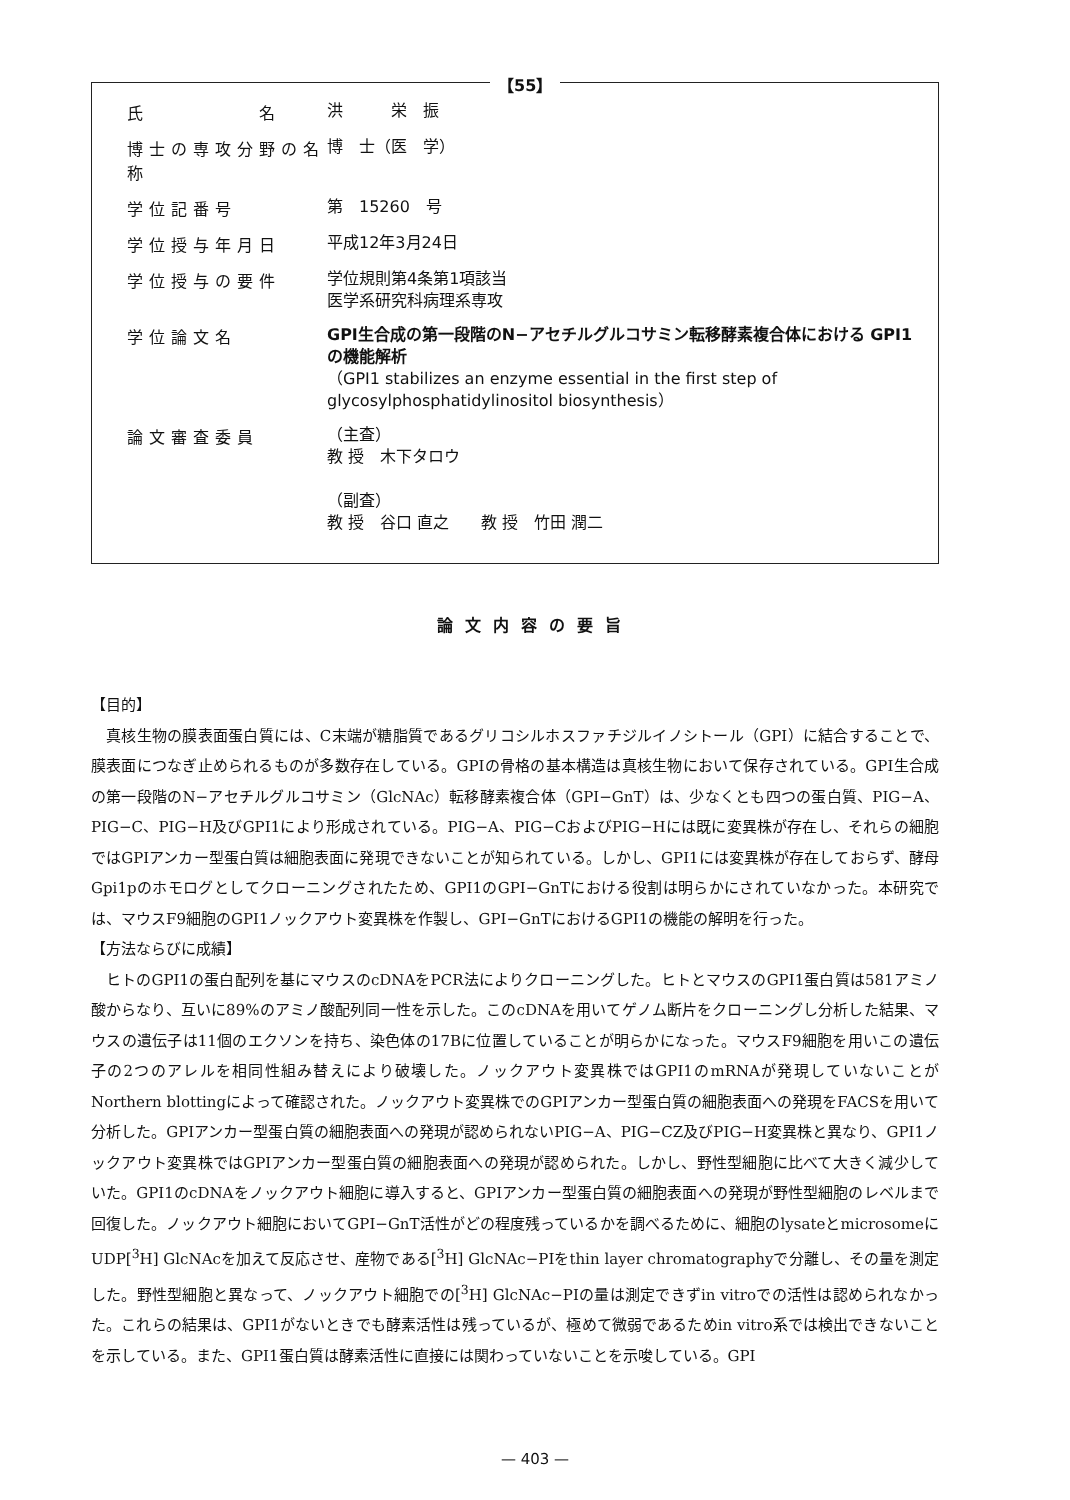【55】
氏　　　　　名
洪　　　栄　振
博士の専攻分野の名称
博　士（医　学）
学位記番号
第　15260　号
学位授与年月日
平成12年3月24日
学位授与の要件
学位規則第4条第1項該当
医学系研究科病理系専攻
学位論文名
GPI生合成の第一段階のN−アセチルグルコサミン転移酵素複合体における GPI1の機能解析
（GPI1 stabilizes an enzyme essential in the first step of glycosylphosphatidylinositol biosynthesis）
論文審査委員
（主査）
教 授　木下タロウ
（副査）
教 授　谷口 直之　　教 授　竹田 潤二
論文内容の要旨
【目的】
真核生物の膜表面蛋白質には、C末端が糖脂質であるグリコシルホスファチジルイノシトール（GPI）に結合することで、膜表面につなぎ止められるものが多数存在している。GPIの骨格の基本構造は真核生物において保存されている。GPI生合成の第一段階のN−アセチルグルコサミン（GlcNAc）転移酵素複合体（GPI−GnT）は、少なくとも四つの蛋白質、PIG−A、PIG−C、PIG−H及びGPI1により形成されている。PIG−A、PIG−CおよびPIG−Hには既に変異株が存在し、それらの細胞ではGPIアンカー型蛋白質は細胞表面に発現できないことが知られている。しかし、GPI1には変異株が存在しておらず、酵母Gpi1pのホモログとしてクローニングされたため、GPI1のGPI−GnTにおける役割は明らかにされていなかった。本研究では、マウスF9細胞のGPI1ノックアウト変異株を作製し、GPI−GnTにおけるGPI1の機能の解明を行った。
【方法ならびに成績】
ヒトのGPI1の蛋白配列を基にマウスのcDNAをPCR法によりクローニングした。ヒトとマウスのGPI1蛋白質は581アミノ酸からなり、互いに89%のアミノ酸配列同一性を示した。このcDNAを用いてゲノム断片をクローニングし分析した結果、マウスの遺伝子は11個のエクソンを持ち、染色体の17Bに位置していることが明らかになった。マウスF9細胞を用いこの遺伝子の2つのアレルを相同性組み替えにより破壊した。ノックアウト変異株ではGPI1のmRNAが発現していないことがNorthern blottingによって確認された。ノックアウト変異株でのGPIアンカー型蛋白質の細胞表面への発現をFACSを用いて分析した。GPIアンカー型蛋白質の細胞表面への発現が認められないPIG−A、PIG−CZ及びPIG−H変異株と異なり、GPI1ノックアウト変異株ではGPIアンカー型蛋白質の細胞表面への発現が認められた。しかし、野性型細胞に比べて大きく減少していた。GPI1のcDNAをノックアウト細胞に導入すると、GPIアンカー型蛋白質の細胞表面への発現が野性型細胞のレベルまで回復した。ノックアウト細胞においてGPI−GnT活性がどの程度残っているかを調べるために、細胞のlysateとmicrosomeにUDP[<sup>3</sup>H] GlcNAcを加えて反応させ、産物である[<sup>3</sup>H] GlcNAc−PIをthin layer chromatographyで分離し、その量を測定した。野性型細胞と異なって、ノックアウト細胞での[<sup>3</sup>H] GlcNAc−PIの量は測定できずin vitroでの活性は認められなかった。これらの結果は、GPI1がないときでも酵素活性は残っているが、極めて微弱であるためin vitro系では検出できないことを示している。また、GPI1蛋白質は酵素活性に直接には関わっていないことを示唆している。GPI
— 403 —